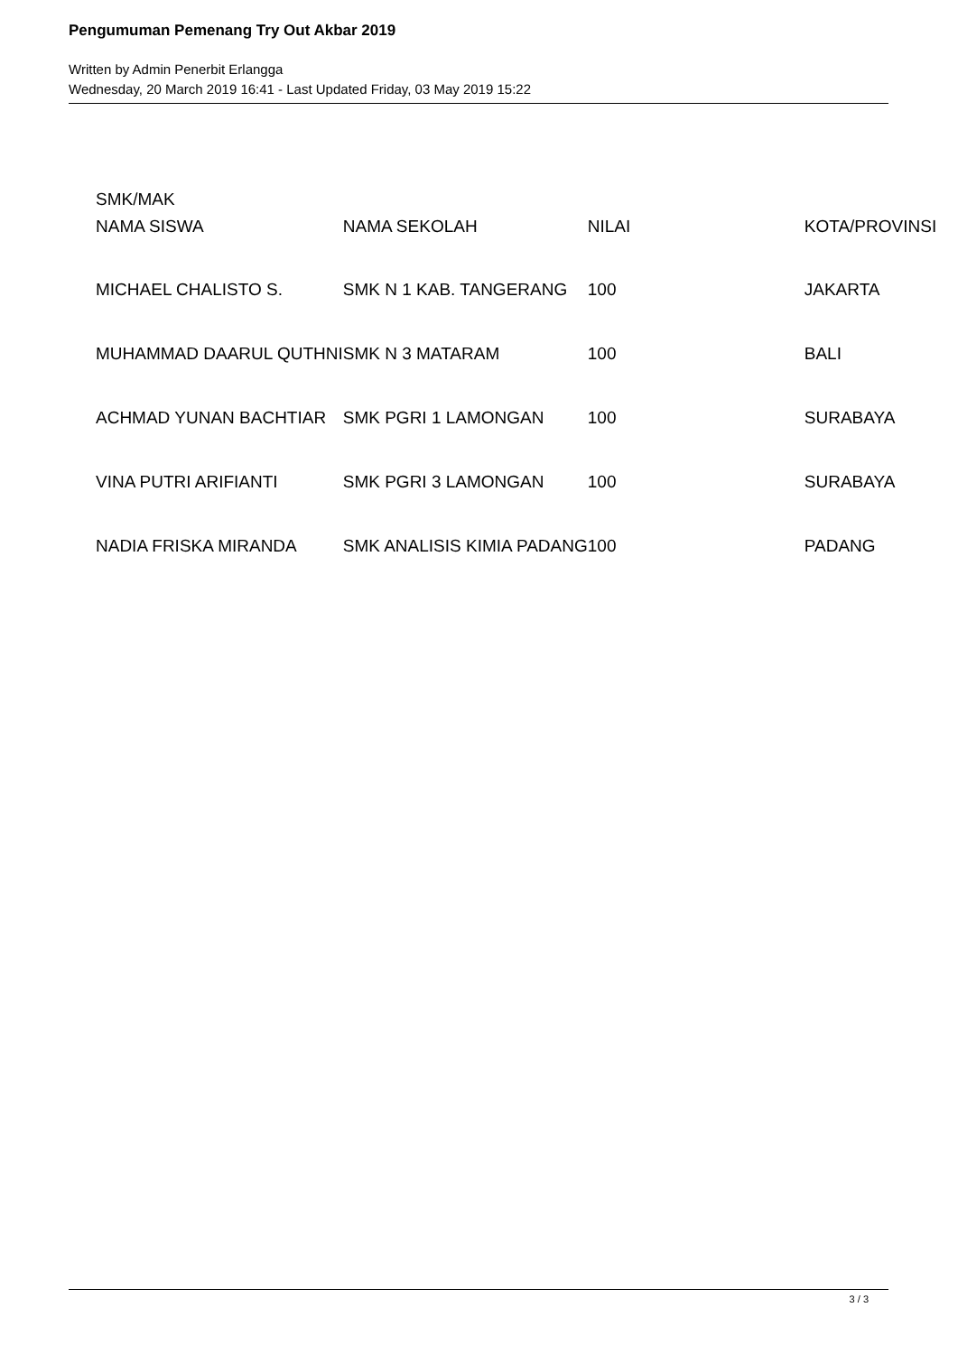Pengumuman Pemenang Try Out Akbar 2019
Written by Admin Penerbit Erlangga
Wednesday, 20 March 2019 16:41 - Last Updated Friday, 03 May 2019 15:22
SMK/MAK
| NAMA SISWA | NAMA SEKOLAH | NILAI | KOTA/PROVINSI |
| MICHAEL CHALISTO S. | SMK N 1 KAB. TANGERANG | 100 | JAKARTA |
| MUHAMMAD DAARUL QUTHNI | SMK N 3 MATARAM | 100 | BALI |
| ACHMAD YUNAN BACHTIAR | SMK PGRI 1 LAMONGAN | 100 | SURABAYA |
| VINA PUTRI ARIFIANTI | SMK PGRI 3 LAMONGAN | 100 | SURABAYA |
| NADIA FRISKA MIRANDA | SMK ANALISIS KIMIA PADANG | 100 | PADANG |
3 / 3